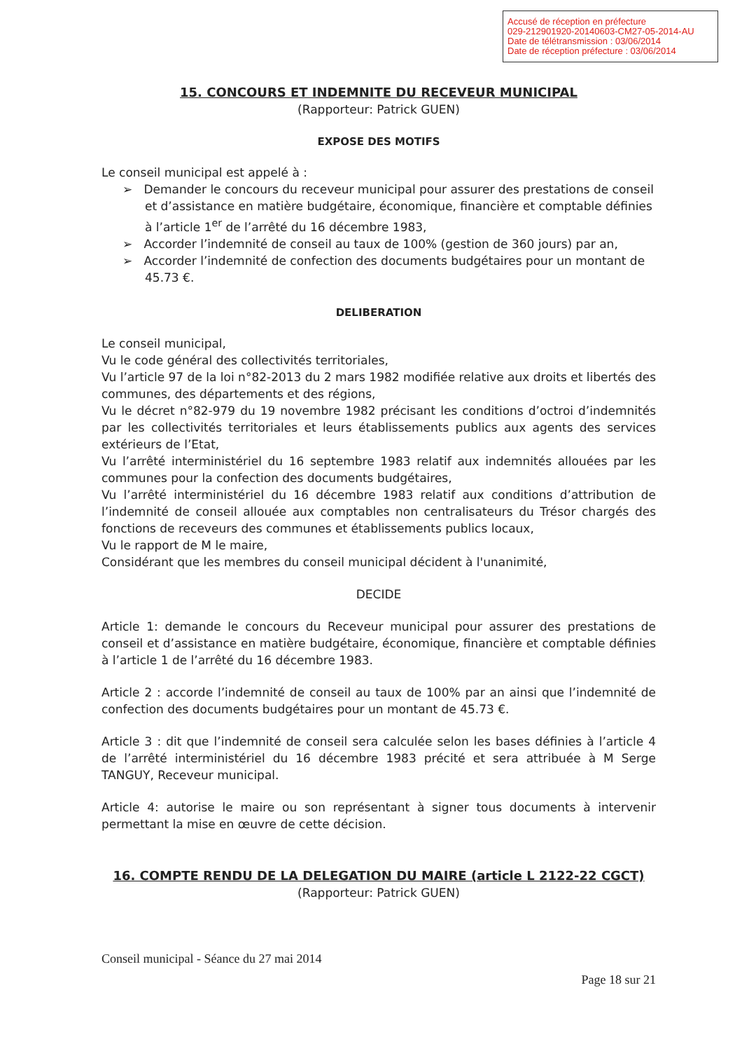Accusé de réception en préfecture
029-212901920-20140603-CM27-05-2014-AU
Date de télétransmission : 03/06/2014
Date de réception préfecture : 03/06/2014
15. CONCOURS ET INDEMNITE DU RECEVEUR MUNICIPAL
(Rapporteur: Patrick GUEN)
EXPOSE DES MOTIFS
Le conseil municipal est appelé à :
➢ Demander le concours du receveur municipal pour assurer des prestations de conseil et d’assistance en matière budgétaire, économique, financière et comptable définies à l’article 1<sup>er</sup> de l’arrêté du 16 décembre 1983,
➢ Accorder l’indemnité de conseil au taux de 100% (gestion de 360 jours) par an,
➢ Accorder l’indemnité de confection des documents budgétaires pour un montant de 45.73 €.
DELIBERATION
Le conseil municipal,
Vu le code général des collectivités territoriales,
Vu l’article 97 de la loi n°82-2013 du 2 mars 1982 modifiée relative aux droits et libertés des communes, des départements et des régions,
Vu le décret n°82-979 du 19 novembre 1982 précisant les conditions d’octroi d’indemnités par les collectivités territoriales et leurs établissements publics aux agents des services extérieurs de l’Etat,
Vu l’arrêté interministériel du 16 septembre 1983 relatif aux indemnités allouées par les communes pour la confection des documents budgétaires,
Vu l’arrêté interministériel du 16 décembre 1983 relatif aux conditions d’attribution de l’indemnité de conseil allouée aux comptables non centralisateurs du Trésor chargés des fonctions de receveurs des communes et établissements publics locaux,
Vu le rapport de M le maire,
Considérant que les membres du conseil municipal décident à l'unanimité,
DECIDE
Article 1: demande le concours du Receveur municipal pour assurer des prestations de conseil et d’assistance en matière budgétaire, économique, financière et comptable définies à l’article 1 de l’arrêté du 16 décembre 1983.
Article 2 : accorde l’indemnité de conseil au taux de 100% par an ainsi que l’indemnité de confection des documents budgétaires pour un montant de 45.73 €.
Article 3 : dit que l’indemnité de conseil sera calculée selon les bases définies à l’article 4 de l’arrêté interministériel du 16 décembre 1983 précité et sera attribuée à M Serge TANGUY, Receveur municipal.
Article 4: autorise le maire ou son représentant à signer tous documents à intervenir permettant la mise en œuvre de cette décision.
16. COMPTE RENDU DE LA DELEGATION DU MAIRE (article L 2122-22 CGCT)
(Rapporteur: Patrick GUEN)
Conseil municipal - Séance du 27 mai 2014
Page 18 sur 21